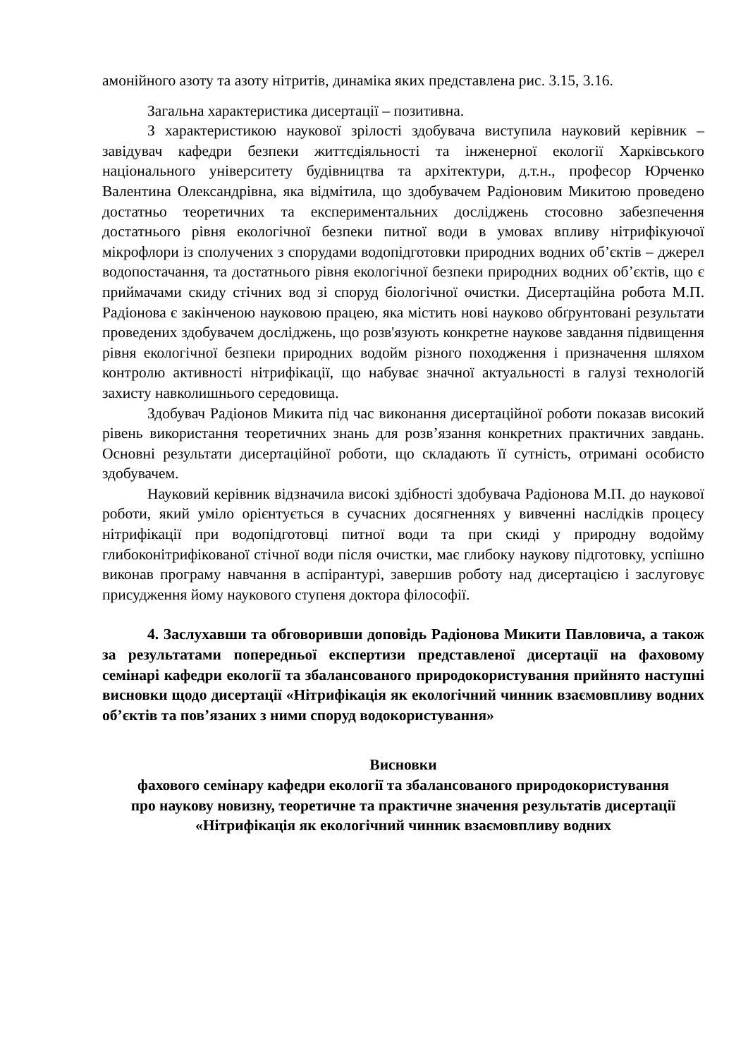амонійного азоту та азоту нітритів, динаміка яких представлена рис. 3.15, 3.16.
Загальна характеристика дисертації – позитивна.
З характеристикою наукової зрілості здобувача виступила науковий керівник – завідувач кафедри безпеки життєдіяльності та інженерної екології Харківського національного університету будівництва та архітектури, д.т.н., професор Юрченко Валентина Олександрівна, яка відмітила, що здобувачем Радіоновим Микитою проведено достатньо теоретичних та експериментальних досліджень стосовно забезпечення достатнього рівня екологічної безпеки питної води в умовах впливу нітрифікуючої мікрофлори із сполучених з спорудами водопідготовки природних водних об’єктів – джерел водопостачання, та достатнього рівня екологічної безпеки природних водних об’єктів, що є приймачами скиду стічних вод зі споруд біологічної очистки. Дисертаційна робота М.П. Радіонова є закінченою науковою працею, яка містить нові науково обґрунтовані результати проведених здобувачем досліджень, що розв'язують конкретне наукове завдання підвищення рівня екологічної безпеки природних водойм різного походження і призначення шляхом контролю активності нітрифікації, що набуває значної актуальності в галузі технологій захисту навколишнього середовища.
Здобувач Радіонов Микита під час виконання дисертаційної роботи показав високий рівень використання теоретичних знань для розв’язання конкретних практичних завдань. Основні результати дисертаційної роботи, що складають її сутність, отримані особисто здобувачем.
Науковий керівник відзначила високі здібності здобувача Радіонова М.П. до наукової роботи, який уміло орієнтується в сучасних досягненнях у вивченні наслідків процесу нітрифікації при водопідготовці питної води та при скиді у природну водойму глибоконітрифікованої стічної води після очистки, має глибоку наукову підготовку, успішно виконав програму навчання в аспірантурі, завершив роботу над дисертацією і заслуговує присудження йому наукового ступеня доктора філософії.
4. Заслухавши та обговоривши доповідь Радіонова Микити Павловича, а також за результатами попередньої експертизи представленої дисертації на фаховому семінарі кафедри екології та збалансованого природокористування прийнято наступні висновки щодо дисертації «Нітрифікація як екологічний чинник взаємовпливу водних об’єктів та пов’язаних з ними споруд водокористування»
Висновки
фахового семінару кафедри екології та збалансованого природокористування
про наукову новизну, теоретичне та практичне значення результатів дисертації «Нітрифікація як екологічний чинник взаємовпливу водних